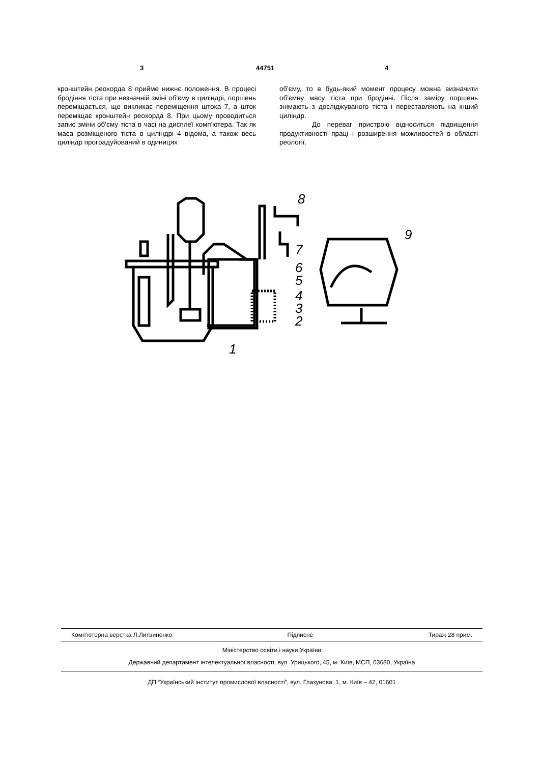3 44751 4
кронштейн реохорда 8 прийме нижнє положення. В процесі бродіння тіста при незначній зміні об'єму в циліндрі, поршень переміщається, що викликає переміщення штока 7, а шток переміщає кронштейн реохорда 8. При цьому проводиться запис зміни об'єму тіста в часі на дисплеї комп'ютера. Так як маса розміщеного тіста в циліндрі 4 відома, а також весь циліндр проградуйований в одиницях
об'єму, то в будь-який момент процесу можна визначити об'ємну масу тіста при бродінні. Після заміру поршень знімають з досліджуваного тіста і переставляють на інший циліндр.
До переваг пристрою відноситься підвищення продуктивності праці і розширення можливостей в області реології.
8
9
7
6
5
4
3
2
1
Комп’ютерна верстка Л.Литвиненко Підписне Тираж 28 прим.
Міністерство освіти і науки України
Державний департамент інтелектуальної власності, вул. Урицького, 45, м. Київ, МСП, 03680, Україна
ДП “Український інститут промислової власності”, вул. Глазунова, 1, м. Київ – 42, 01601